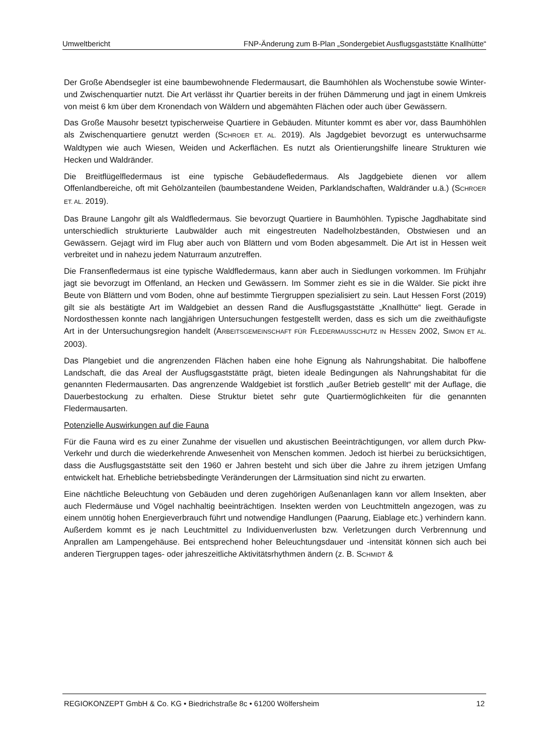Umweltbericht FNP-Änderung zum B-Plan „Sondergebiet Ausflugsgaststätte Knallhütte“
Der Große Abendsegler ist eine baumbewohnende Fledermausart, die Baumhöhlen als Wochenstube sowie Winter- und Zwischenquartier nutzt. Die Art verlässt ihr Quartier bereits in der frühen Dämmerung und jagt in einem Umkreis von meist 6 km über dem Kronendach von Wäldern und abgemähten Flächen oder auch über Gewässern.
Das Große Mausohr besetzt typischerweise Quartiere in Gebäuden. Mitunter kommt es aber vor, dass Baumhöhlen als Zwischenquartiere genutzt werden (SCHROER ET. AL. 2019). Als Jagdgebiet bevorzugt es unterwuchsarme Waldtypen wie auch Wiesen, Weiden und Ackerflächen. Es nutzt als Orientierungshilfe lineare Strukturen wie Hecken und Waldränder.
Die Breitflügelfledermaus ist eine typische Gebäudefledermaus. Als Jagdgebiete dienen vor allem Offenlandbereiche, oft mit Gehölzanteilen (baumbestandene Weiden, Parklandschaften, Waldränder u.ä.) (SCHROER ET. AL. 2019).
Das Braune Langohr gilt als Waldfledermaus. Sie bevorzugt Quartiere in Baumhöhlen. Typische Jagdhabitate sind unterschiedlich strukturierte Laubwälder auch mit eingestreuten Nadelholzbeständen, Obstwiesen und an Gewässern. Gejagt wird im Flug aber auch von Blättern und vom Boden abgesammelt. Die Art ist in Hessen weit verbreitet und in nahezu jedem Naturraum anzutreffen.
Die Fransenfledermaus ist eine typische Waldfledermaus, kann aber auch in Siedlungen vorkommen. Im Frühjahr jagt sie bevorzugt im Offenland, an Hecken und Gewässern. Im Sommer zieht es sie in die Wälder. Sie pickt ihre Beute von Blättern und vom Boden, ohne auf bestimmte Tiergruppen spezialisiert zu sein. Laut Hessen Forst (2019) gilt sie als bestätigte Art im Waldgebiet an dessen Rand die Ausflugsgaststätte „Knallhütte“ liegt. Gerade in Nordosthessen konnte nach langjährigen Untersuchungen festgestellt werden, dass es sich um die zweithäufigste Art in der Untersuchungsregion handelt (ARBEITSGEMEINSCHAFT FÜR FLEDERMAUSSCHUTZ IN HESSEN 2002, SIMON ET AL. 2003).
Das Plangebiet und die angrenzenden Flächen haben eine hohe Eignung als Nahrungshabitat. Die halboffene Landschaft, die das Areal der Ausflugsgaststätte prägt, bieten ideale Bedingungen als Nahrungshabitat für die genannten Fledermausarten. Das angrenzende Waldgebiet ist forstlich „außer Betrieb gestellt“ mit der Auflage, die Dauerbestockung zu erhalten. Diese Struktur bietet sehr gute Quartiermöglichkeiten für die genannten Fledermausarten.
Potenzielle Auswirkungen auf die Fauna
Für die Fauna wird es zu einer Zunahme der visuellen und akustischen Beeinträchtigungen, vor allem durch Pkw-Verkehr und durch die wiederkehrende Anwesenheit von Menschen kommen. Jedoch ist hierbei zu berücksichtigen, dass die Ausflugsgaststätte seit den 1960 er Jahren besteht und sich über die Jahre zu ihrem jetzigen Umfang entwickelt hat. Erhebliche betriebsbedingte Veränderungen der Lärmsituation sind nicht zu erwarten.
Eine nächtliche Beleuchtung von Gebäuden und deren zugehörigen Außenanlagen kann vor allem Insekten, aber auch Fledermäuse und Vögel nachhaltig beeinträchtigen. Insekten werden von Leuchtmitteln angezogen, was zu einem unnötig hohen Energieverbrauch führt und notwendige Handlungen (Paarung, Eiablage etc.) verhindern kann. Außerdem kommt es je nach Leuchtmittel zu Individuenverlusten bzw. Verletzungen durch Verbrennung und Anprallen am Lampengehäuse. Bei entsprechend hoher Beleuchtungsdauer und -intensität können sich auch bei anderen Tiergruppen tages- oder jahreszeitliche Aktivitätsrhythmen ändern (z. B. SCHMIDT &
REGIOKONZEPT GmbH & Co. KG • Biedrichstraße 8c • 61200 Wölfersheim 12